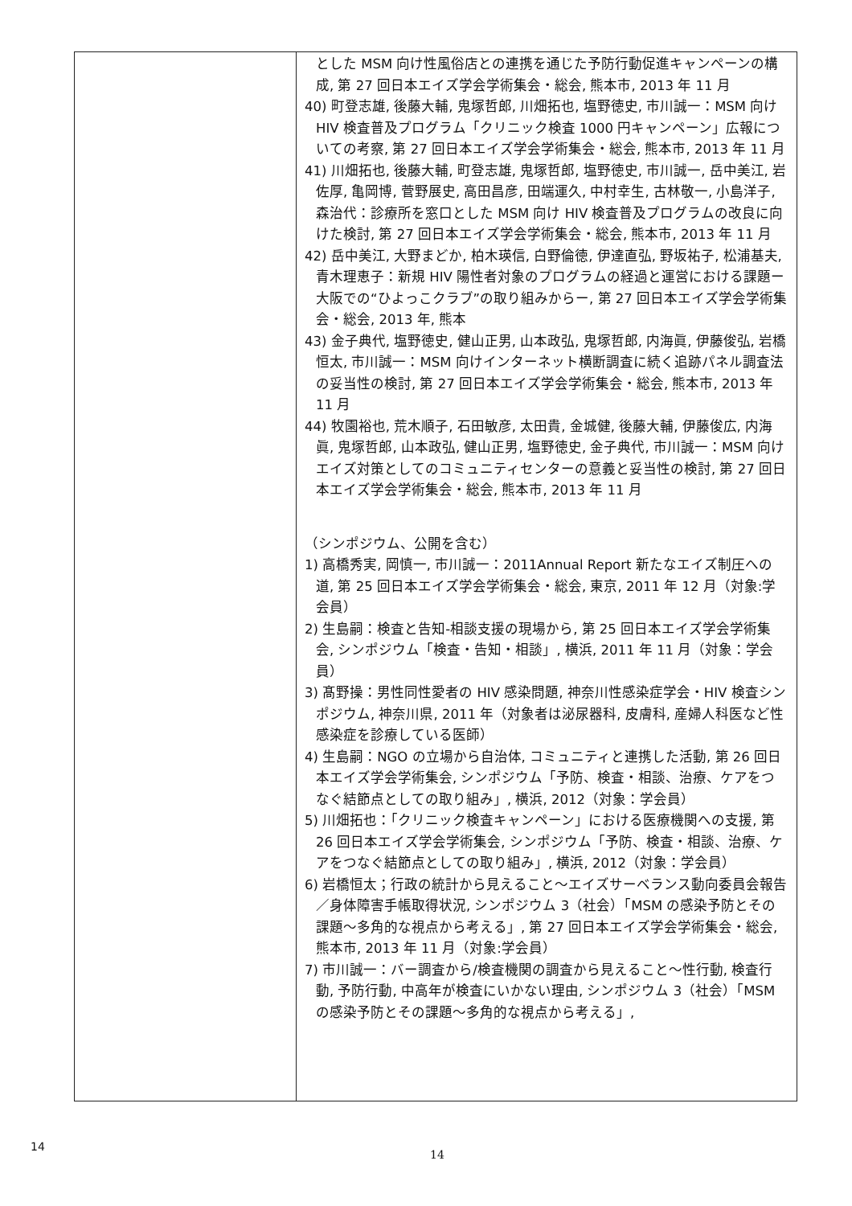| | とした MSM 向け性風俗店との連携を通じた予防行動促進キャンペーンの構成, 第 27 回日本エイズ学会学術集会・総会, 熊本市, 2013 年 11 月 40) 町登志雄, 後藤大輔, 鬼塚哲郎, 川畑拓也, 塩野徳史, 市川誠一：MSM 向け HIV 検査普及プログラム「クリニック検査 1000 円キャンペーン」広報についての考察, 第 27 回日本エイズ学会学術集会・総会, 熊本市, 2013 年 11 月 41) 川畑拓也, 後藤大輔, 町登志雄, 鬼塚哲郎, 塩野徳史, 市川誠一, 岳中美江, 岩佐厚, 亀岡博, 菅野展史, 高田昌彦, 田端運久, 中村幸生, 古林敬一, 小島洋子, 森治代：診療所を窓口とした MSM 向け HIV 検査普及プログラムの改良に向けた検討, 第 27 回日本エイズ学会学術集会・総会, 熊本市, 2013 年 11 月 42) 岳中美江, 大野まどか, 柏木瑛信, 白野倫徳, 伊達直弘, 野坂祐子, 松浦基夫, 青木理恵子：新規 HIV 陽性者対象のプログラムの経過と運営における課題ー大阪での“ひよっこクラブ”の取り組みからー, 第 27 回日本エイズ学会学術集会・総会, 2013 年, 熊本 43) 金子典代, 塩野徳史, 健山正男, 山本政弘, 鬼塚哲郎, 内海眞, 伊藤俊弘, 岩橋恒太, 市川誠一：MSM 向けインターネット横断調査に続く追跡パネル調査法の妥当性の検討, 第 27 回日本エイズ学会学術集会・総会, 熊本市, 2013 年 11 月 44) 牧園裕也, 荒木順子, 石田敏彦, 太田貴, 金城健, 後藤大輔, 伊藤俊広, 内海眞, 鬼塚哲郎, 山本政弘, 健山正男, 塩野徳史, 金子典代, 市川誠一：MSM 向けエイズ対策としてのコミュニティセンターの意義と妥当性の検討, 第 27 回日本エイズ学会学術集会・総会, 熊本市, 2013 年 11 月 （シンポジウム、公開を含む） 1) 高橋秀実, 岡慎一, 市川誠一：2011Annual Report 新たなエイズ制圧への道, 第 25 回日本エイズ学会学術集会・総会, 東京, 2011 年 12 月（対象:学会員） 2) 生島嗣：検査と告知-相談支援の現場から, 第 25 回日本エイズ学会学術集会, シンポジウム「検査・告知・相談」, 横浜, 2011 年 11 月（対象：学会員） 3) 髙野操：男性同性愛者の HIV 感染問題, 神奈川性感染症学会・HIV 検査シンポジウム, 神奈川県, 2011 年（対象者は泌尿器科, 皮膚科, 産婦人科医など性感染症を診療している医師） 4) 生島嗣：NGO の立場から自治体, コミュニティと連携した活動, 第 26 回日本エイズ学会学術集会, シンポジウム「予防、検査・相談、治療、ケアをつなぐ結節点としての取り組み」, 横浜, 2012（対象：学会員） 5) 川畑拓也：「クリニック検査キャンペーン」における医療機関への支援, 第 26 回日本エイズ学会学術集会, シンポジウム「予防、検査・相談、治療、ケアをつなぐ結節点としての取り組み」, 横浜, 2012（対象：学会員） 6) 岩橋恒太；行政の統計から見えること～エイズサーベランス動向委員会報告／身体障害手帳取得状況, シンポジウム 3（社会）「MSM の感染予防とその課題～多角的な視点から考える」, 第 27 回日本エイズ学会学術集会・総会, 熊本市, 2013 年 11 月（対象:学会員） 7) 市川誠一：バー調査から/検査機関の調査から見えること～性行動, 検査行動, 予防行動, 中高年が検査にいかない理由, シンポジウム 3（社会）「MSM の感染予防とその課題～多角的な視点から考える」, |
14
14